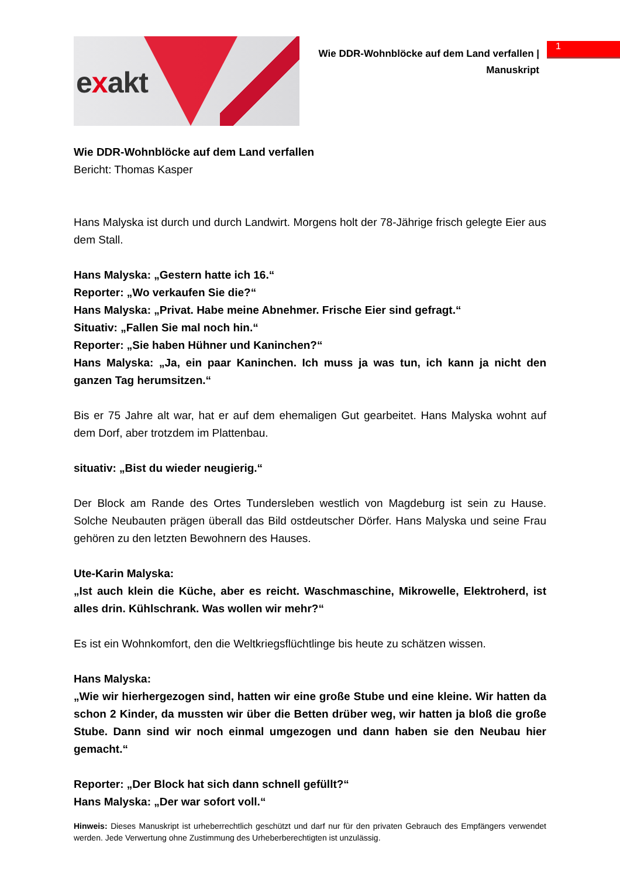exakt
Wie DDR-Wohnblöcke auf dem Land verfallen | Manuskript
1
Wie DDR-Wohnblöcke auf dem Land verfallen
Bericht: Thomas Kasper
Hans Malyska ist durch und durch Landwirt. Morgens holt der 78-Jährige frisch gelegte Eier aus dem Stall.
Hans Malyska: „Gestern hatte ich 16.“
Reporter: „Wo verkaufen Sie die?“
Hans Malyska: „Privat. Habe meine Abnehmer. Frische Eier sind gefragt.“
Situativ: „Fallen Sie mal noch hin.“
Reporter: „Sie haben Hühner und Kaninchen?“
Hans Malyska: „Ja, ein paar Kaninchen. Ich muss ja was tun, ich kann ja nicht den ganzen Tag herumsitzen.“
Bis er 75 Jahre alt war, hat er auf dem ehemaligen Gut gearbeitet. Hans Malyska wohnt auf dem Dorf, aber trotzdem im Plattenbau.
situativ: „Bist du wieder neugierig.“
Der Block am Rande des Ortes Tundersleben westlich von Magdeburg ist sein zu Hause. Solche Neubauten prägen überall das Bild ostdeutscher Dörfer. Hans Malyska und seine Frau gehören zu den letzten Bewohnern des Hauses.
Ute-Karin Malyska:
„Ist auch klein die Küche, aber es reicht. Waschmaschine, Mikrowelle, Elektroherd, ist alles drin. Kühlschrank. Was wollen wir mehr?“
Es ist ein Wohnkomfort, den die Weltkriegsflüchtlinge bis heute zu schätzen wissen.
Hans Malyska:
„Wie wir hierhergezogen sind, hatten wir eine große Stube und eine kleine. Wir hatten da schon 2 Kinder, da mussten wir über die Betten drüber weg, wir hatten ja bloß die große Stube. Dann sind wir noch einmal umgezogen und dann haben sie den Neubau hier gemacht.“
Reporter: „Der Block hat sich dann schnell gefüllt?“
Hans Malyska: „Der war sofort voll.“
Hinweis: Dieses Manuskript ist urheberrechtlich geschützt und darf nur für den privaten Gebrauch des Empfängers verwendet werden. Jede Verwertung ohne Zustimmung des Urheberberechtigten ist unzulässig.